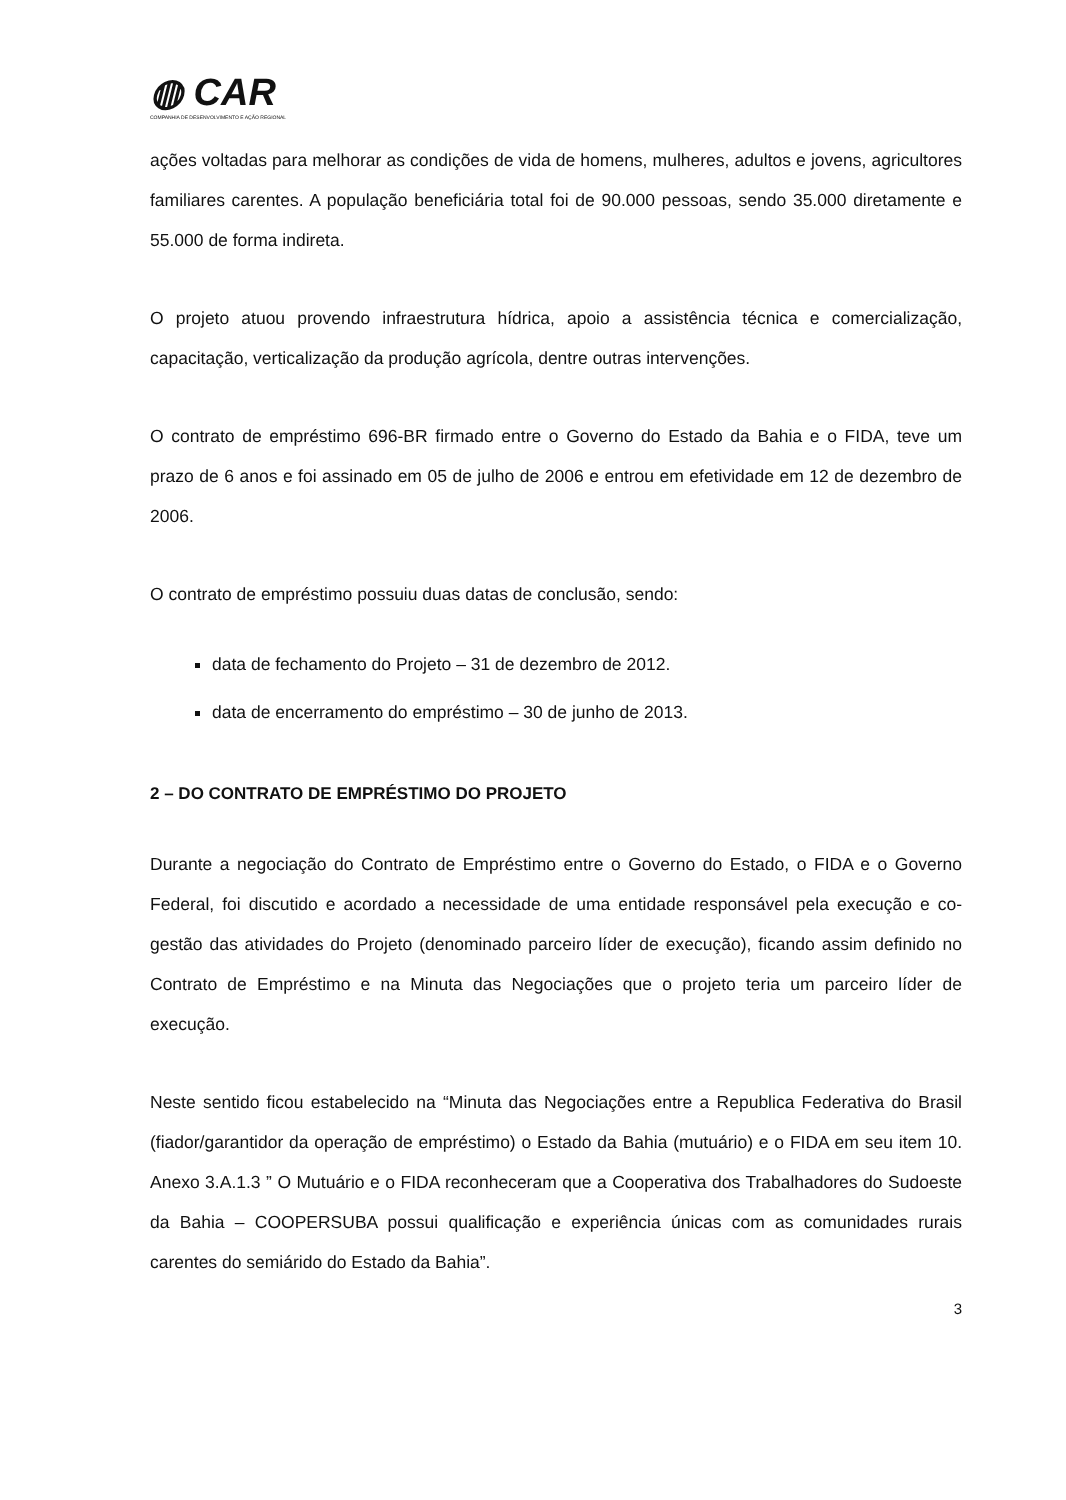◍ CAR
COMPANHIA DE DESENVOLVIMENTO E AÇÃO REGIONAL
ações voltadas para melhorar as condições de vida de homens, mulheres, adultos e jovens, agricultores familiares carentes. A população beneficiária total foi de 90.000 pessoas, sendo 35.000 diretamente e 55.000 de forma indireta.
O projeto atuou provendo infraestrutura hídrica, apoio a assistência técnica e comercialização, capacitação, verticalização da produção agrícola, dentre outras intervenções.
O contrato de empréstimo 696-BR firmado entre o Governo do Estado da Bahia e o FIDA, teve um prazo de 6 anos e foi assinado em 05 de julho de 2006 e entrou em efetividade em 12 de dezembro de 2006.
O contrato de empréstimo possuiu duas datas de conclusão, sendo:
data de fechamento do Projeto – 31 de dezembro de 2012.
data de encerramento do empréstimo – 30 de junho de 2013.
2 – DO CONTRATO DE EMPRÉSTIMO DO PROJETO
Durante a negociação do Contrato de Empréstimo entre o Governo do Estado, o FIDA e o Governo Federal, foi discutido e acordado a necessidade de uma entidade responsável pela execução e co-gestão das atividades do Projeto (denominado parceiro líder de execução), ficando assim definido no Contrato de Empréstimo e na Minuta das Negociações que o projeto teria um parceiro líder de execução.
Neste sentido ficou estabelecido na “Minuta das Negociações entre a Republica Federativa do Brasil (fiador/garantidor da operação de empréstimo) o Estado da Bahia (mutuário) e o FIDA em seu item 10. Anexo 3.A.1.3 ” O Mutuário e o FIDA reconheceram que a Cooperativa dos Trabalhadores do Sudoeste da Bahia – COOPERSUBA possui qualificação e experiência únicas com as comunidades rurais carentes do semiárido do Estado da Bahia”.
3